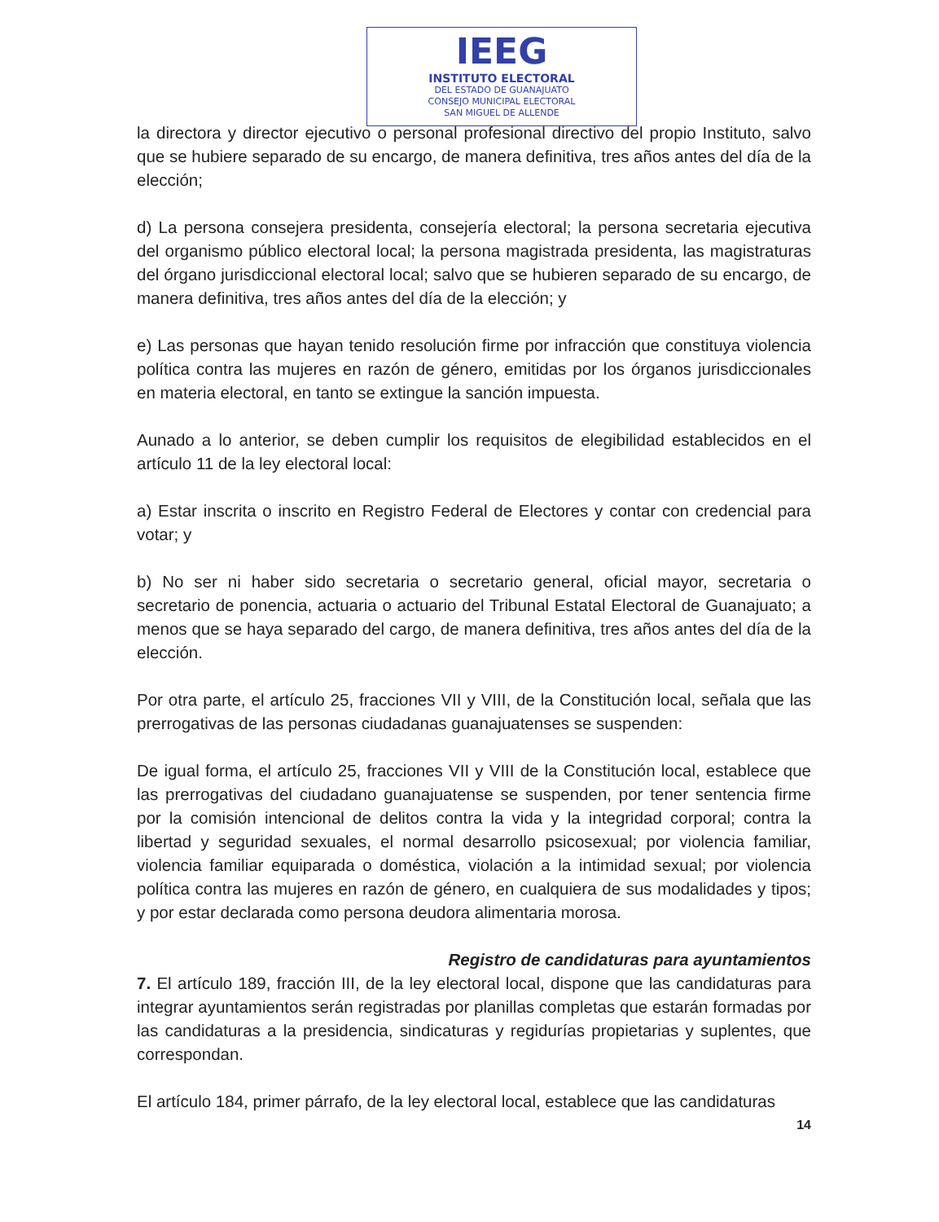IEEG
INSTITUTO ELECTORAL
DEL ESTADO DE GUANAJUATO
CONSEJO MUNICIPAL ELECTORAL
SAN MIGUEL DE ALLENDE
la directora y director ejecutivo o personal profesional directivo del propio Instituto, salvo que se hubiere separado de su encargo, de manera definitiva, tres años antes del día de la elección;
d) La persona consejera presidenta, consejería electoral; la persona secretaria ejecutiva del organismo público electoral local; la persona magistrada presidenta, las magistraturas del órgano jurisdiccional electoral local; salvo que se hubieren separado de su encargo, de manera definitiva, tres años antes del día de la elección; y
e) Las personas que hayan tenido resolución firme por infracción que constituya violencia política contra las mujeres en razón de género, emitidas por los órganos jurisdiccionales en materia electoral, en tanto se extingue la sanción impuesta.
Aunado a lo anterior, se deben cumplir los requisitos de elegibilidad establecidos en el artículo 11 de la ley electoral local:
a) Estar inscrita o inscrito en Registro Federal de Electores y contar con credencial para votar; y
b) No ser ni haber sido secretaria o secretario general, oficial mayor, secretaria o secretario de ponencia, actuaria o actuario del Tribunal Estatal Electoral de Guanajuato; a menos que se haya separado del cargo, de manera definitiva, tres años antes del día de la elección.
Por otra parte, el artículo 25, fracciones VII y VIII, de la Constitución local, señala que las prerrogativas de las personas ciudadanas guanajuatenses se suspenden:
De igual forma, el artículo 25, fracciones VII y VIII de la Constitución local, establece que las prerrogativas del ciudadano guanajuatense se suspenden, por tener sentencia firme por la comisión intencional de delitos contra la vida y la integridad corporal; contra la libertad y seguridad sexuales, el normal desarrollo psicosexual; por violencia familiar, violencia familiar equiparada o doméstica, violación a la intimidad sexual; por violencia política contra las mujeres en razón de género, en cualquiera de sus modalidades y tipos; y por estar declarada como persona deudora alimentaria morosa.
Registro de candidaturas para ayuntamientos
7. El artículo 189, fracción III, de la ley electoral local, dispone que las candidaturas para integrar ayuntamientos serán registradas por planillas completas que estarán formadas por las candidaturas a la presidencia, sindicaturas y regidurías propietarias y suplentes, que correspondan.
El artículo 184, primer párrafo, de la ley electoral local, establece que las candidaturas
14